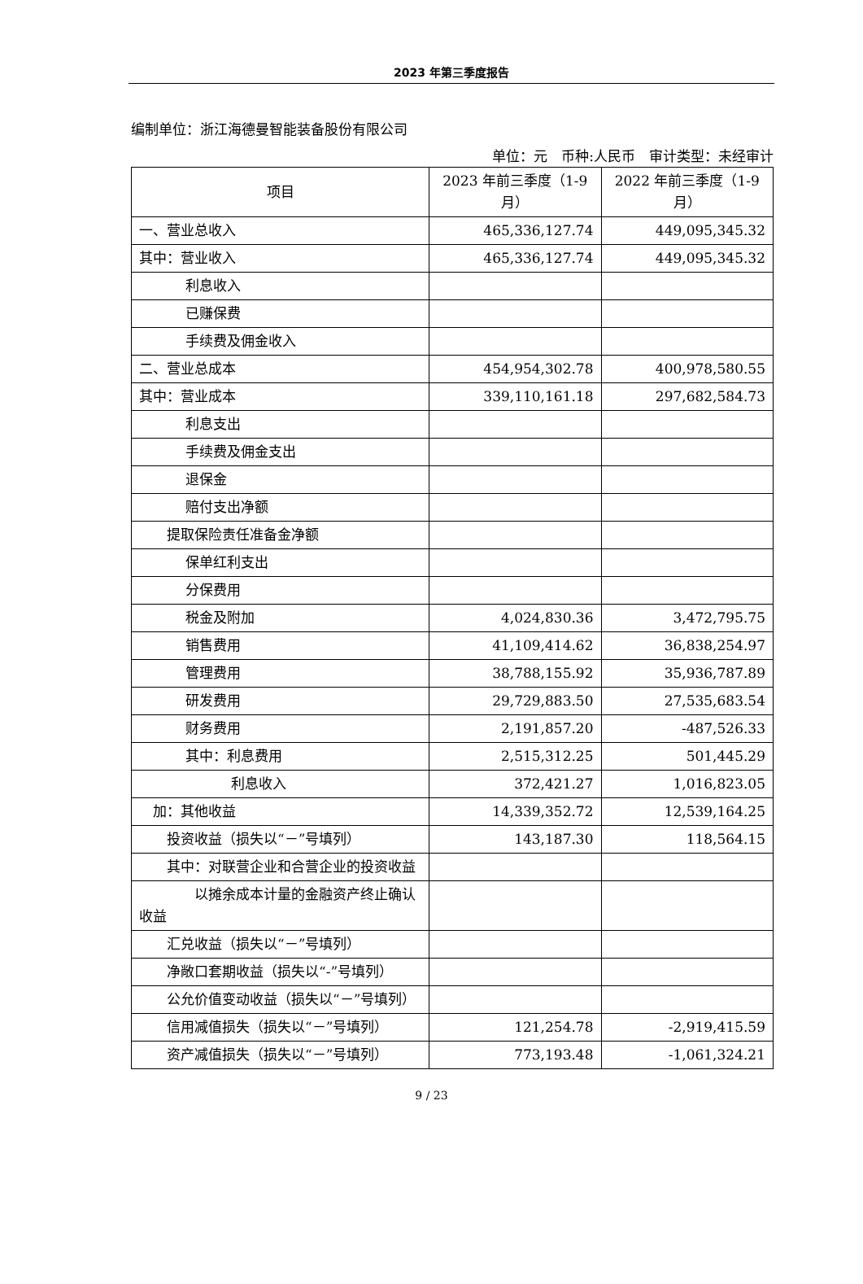2023 年第三季度报告
编制单位：浙江海德曼智能装备股份有限公司
单位：元　币种:人民币　审计类型：未经审计
| 项目 | 2023 年前三季度（1-9 月） | 2022 年前三季度（1-9 月） |
| --- | --- | --- |
| 一、营业总收入 | 465,336,127.74 | 449,095,345.32 |
| 其中：营业收入 | 465,336,127.74 | 449,095,345.32 |
| 利息收入 | | |
| 已赚保费 | | |
| 手续费及佣金收入 | | |
| 二、营业总成本 | 454,954,302.78 | 400,978,580.55 |
| 其中：营业成本 | 339,110,161.18 | 297,682,584.73 |
| 利息支出 | | |
| 手续费及佣金支出 | | |
| 退保金 | | |
| 赔付支出净额 | | |
| 提取保险责任准备金净额 | | |
| 保单红利支出 | | |
| 分保费用 | | |
| 税金及附加 | 4,024,830.36 | 3,472,795.75 |
| 销售费用 | 41,109,414.62 | 36,838,254.97 |
| 管理费用 | 38,788,155.92 | 35,936,787.89 |
| 研发费用 | 29,729,883.50 | 27,535,683.54 |
| 财务费用 | 2,191,857.20 | -487,526.33 |
| 其中：利息费用 | 2,515,312.25 | 501,445.29 |
| 利息收入 | 372,421.27 | 1,016,823.05 |
| 加：其他收益 | 14,339,352.72 | 12,539,164.25 |
| 投资收益（损失以“－”号填列） | 143,187.30 | 118,564.15 |
| 其中：对联营企业和合营企业的投资收益 | | |
| 以摊余成本计量的金融资产终止确认收益 | | |
| 汇兑收益（损失以“－”号填列） | | |
| 净敞口套期收益（损失以“-”号填列） | | |
| 公允价值变动收益（损失以“－”号填列） | | |
| 信用减值损失（损失以“－”号填列） | 121,254.78 | -2,919,415.59 |
| 资产减值损失（损失以“－”号填列） | 773,193.48 | -1,061,324.21 |
9 / 23